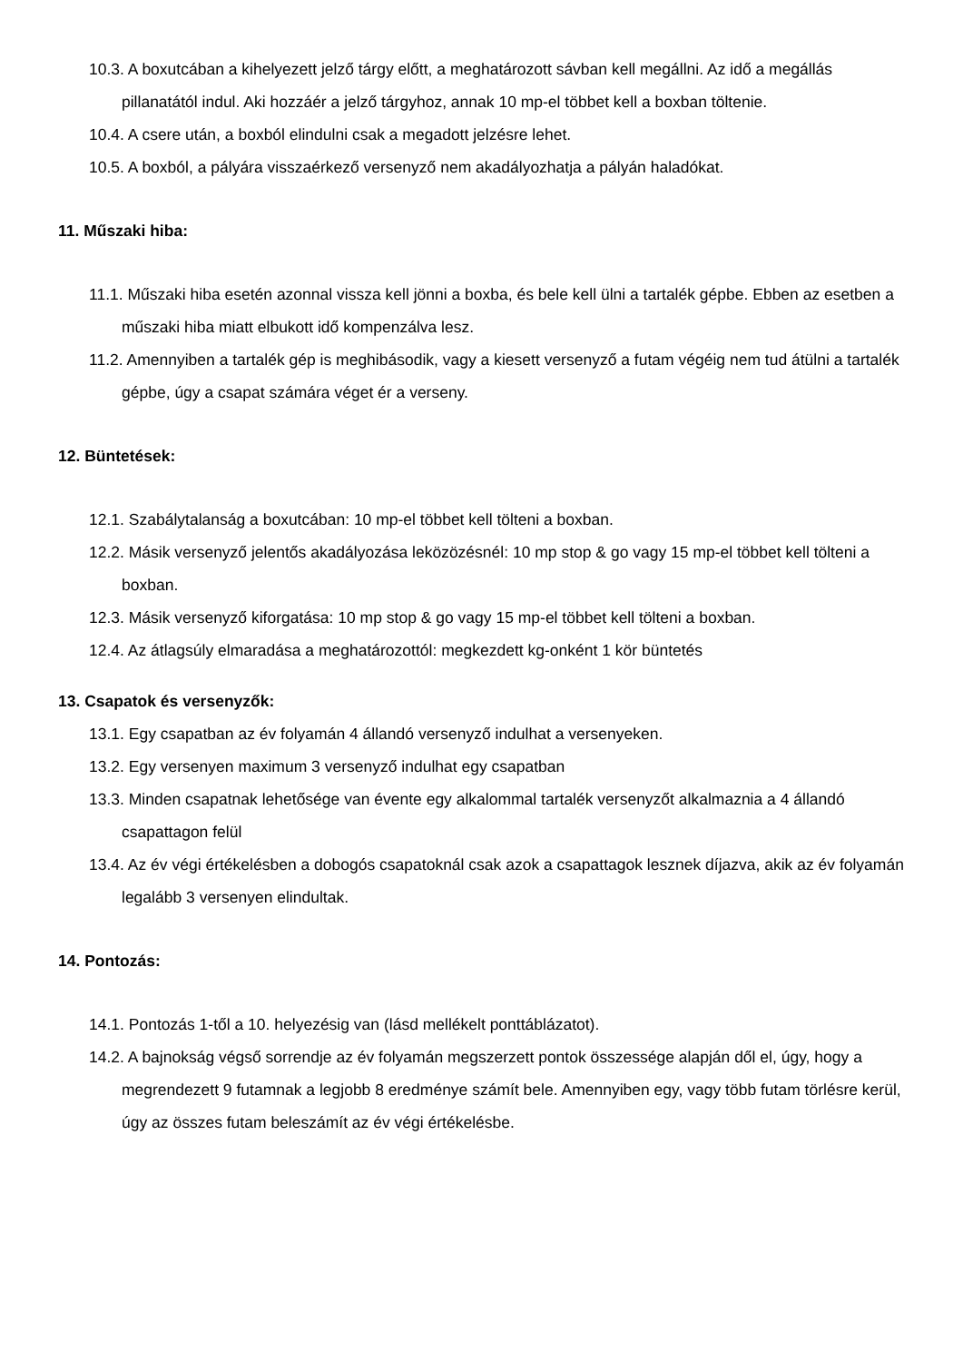10.3. A boxutcában a kihelyezett jelző tárgy előtt, a meghatározott sávban kell megállni. Az idő a megállás pillanatától indul. Aki hozzáér a jelző tárgyhoz, annak 10 mp-el többet kell a boxban töltenie.
10.4. A csere után, a boxból elindulni csak a megadott jelzésre lehet.
10.5. A boxból, a pályára visszaérkező versenyző nem akadályozhatja a pályán haladókat.
11. Műszaki hiba:
11.1. Műszaki hiba esetén azonnal vissza kell jönni a boxba, és bele kell ülni a tartalék gépbe. Ebben az esetben a műszaki hiba miatt elbukott idő kompenzálva lesz.
11.2. Amennyiben a tartalék gép is meghibásodik, vagy a kiesett versenyző a futam végéig nem tud átülni a tartalék gépbe, úgy a csapat számára véget ér a verseny.
12. Büntetések:
12.1. Szabálytalanság a boxutcában: 10 mp-el többet kell tölteni a boxban.
12.2. Másik versenyző jelentős akadályozása leközözésnél: 10 mp stop & go vagy 15 mp-el többet kell tölteni a boxban.
12.3. Másik versenyző kiforgatása: 10 mp stop & go vagy 15 mp-el többet kell tölteni a boxban.
12.4. Az átlagsúly elmaradása a meghatározottól: megkezdett kg-onként 1 kör büntetés
13. Csapatok és versenyzők:
13.1. Egy csapatban az év folyamán 4 állandó versenyző indulhat a versenyeken.
13.2. Egy versenyen maximum 3 versenyző indulhat egy csapatban
13.3. Minden csapatnak lehetősége van évente egy alkalommal tartalék versenyzőt alkalmaznia a 4 állandó csapattagon felül
13.4. Az év végi értékelésben a dobogós csapatoknál csak azok a csapattagok lesznek díjazva, akik az év folyamán legalább 3 versenyen elindultak.
14. Pontozás:
14.1. Pontozás 1-től a 10. helyezésig van (lásd mellékelt ponttáblázatot).
14.2. A bajnokság végső sorrendje az év folyamán megszerzett pontok összessége alapján dől el, úgy, hogy a megrendezett 9 futamnak a legjobb 8 eredménye számít bele. Amennyiben egy, vagy több futam törlésre kerül, úgy az összes futam beleszámít az év végi értékelésbe.